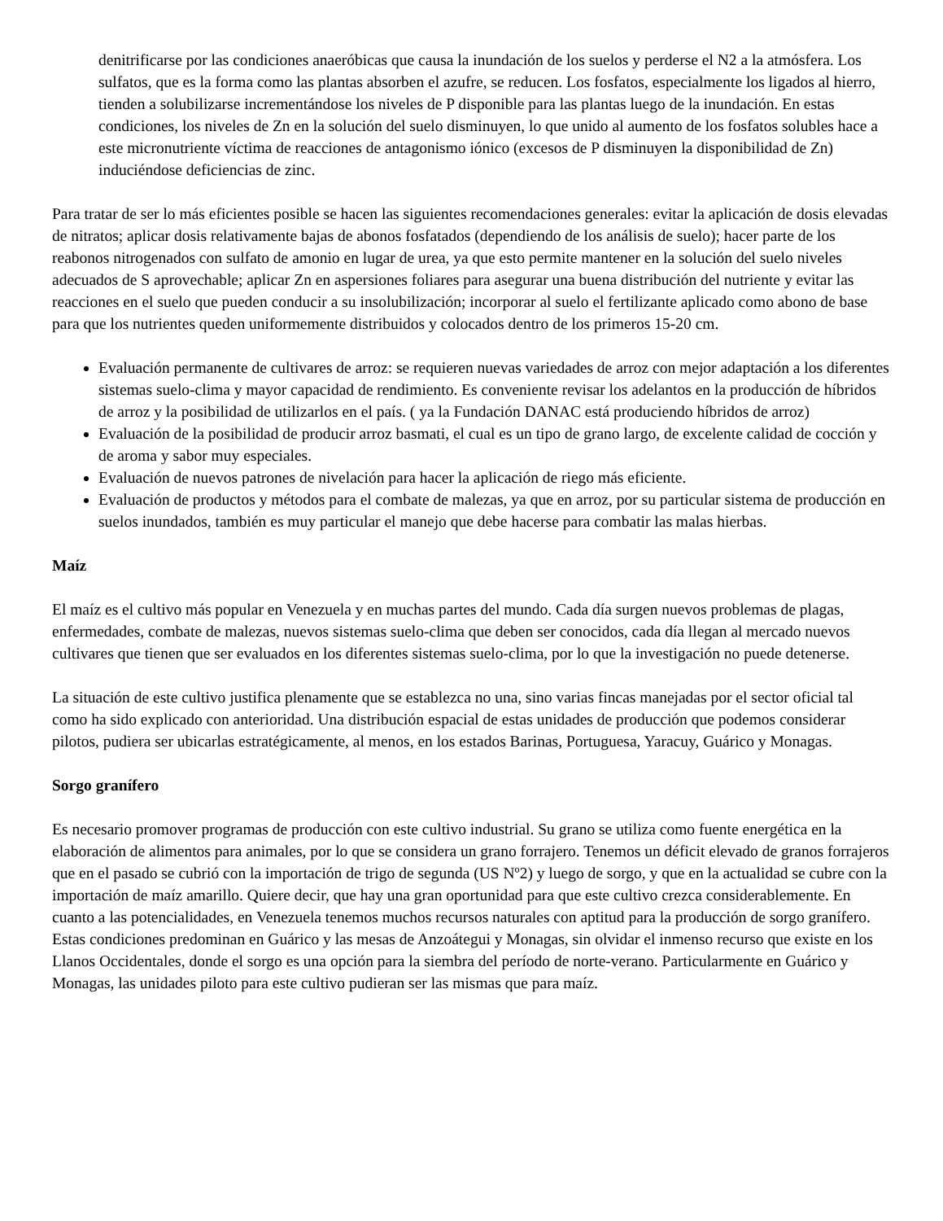denitrificarse por las condiciones anaeróbicas que causa la inundación de los suelos y perderse el N2 a la atmósfera. Los sulfatos, que es la forma como las plantas absorben el azufre, se reducen. Los fosfatos, especialmente los ligados al hierro, tienden a solubilizarse incrementándose los niveles de P disponible para las plantas luego de la inundación. En estas condiciones, los niveles de Zn en la solución del suelo disminuyen, lo que unido al aumento de los fosfatos solubles hace a este micronutriente víctima de reacciones de antagonismo iónico (excesos de P disminuyen la disponibilidad de Zn) induciéndose deficiencias de zinc.
Para tratar de ser lo más eficientes posible se hacen las siguientes recomendaciones generales: evitar la aplicación de dosis elevadas de nitratos; aplicar dosis relativamente bajas de abonos fosfatados (dependiendo de los análisis de suelo); hacer parte de los reabonos nitrogenados con sulfato de amonio en lugar de urea, ya que esto permite mantener en la solución del suelo niveles adecuados de S aprovechable; aplicar Zn en aspersiones foliares para asegurar una buena distribución del nutriente y evitar las reacciones en el suelo que pueden conducir a su insolubilización; incorporar al suelo el fertilizante aplicado como abono de base para que los nutrientes queden uniformemente distribuidos y colocados dentro de los primeros 15-20 cm.
Evaluación permanente de cultivares de arroz: se requieren nuevas variedades de arroz con mejor adaptación a los diferentes sistemas suelo-clima y mayor capacidad de rendimiento. Es conveniente revisar los adelantos en la producción de híbridos de arroz y la posibilidad de utilizarlos en el país. ( ya la Fundación DANAC está produciendo híbridos de arroz)
Evaluación de la posibilidad de producir arroz basmati, el cual es un tipo de grano largo, de excelente calidad de cocción y de aroma y sabor muy especiales.
Evaluación de nuevos patrones de nivelación para hacer la aplicación de riego más eficiente.
Evaluación de productos y métodos para el combate de malezas, ya que en arroz, por su particular sistema de producción en suelos inundados, también es muy particular el manejo que debe hacerse para combatir las malas hierbas.
Maíz
El maíz es el cultivo más popular en Venezuela y en muchas partes del mundo. Cada día surgen nuevos problemas de plagas, enfermedades, combate de malezas, nuevos sistemas suelo-clima que deben ser conocidos, cada día llegan al mercado nuevos cultivares que tienen que ser evaluados en los diferentes sistemas suelo-clima, por lo que la investigación no puede detenerse.
La situación de este cultivo justifica plenamente que se establezca no una, sino varias fincas manejadas por el sector oficial tal como ha sido explicado con anterioridad. Una distribución espacial de estas unidades de producción que podemos considerar pilotos, pudiera ser ubicarlas estratégicamente, al menos, en los estados Barinas, Portuguesa, Yaracuy, Guárico y Monagas.
Sorgo granífero
Es necesario promover programas de producción con este cultivo industrial. Su grano se utiliza como fuente energética en la elaboración de alimentos para animales, por lo que se considera un grano forrajero. Tenemos un déficit elevado de granos forrajeros que en el pasado se cubrió con la importación de trigo de segunda (US Nº2) y luego de sorgo, y que en la actualidad se cubre con la importación de maíz amarillo. Quiere decir, que hay una gran oportunidad para que este cultivo crezca considerablemente. En cuanto a las potencialidades, en Venezuela tenemos muchos recursos naturales con aptitud para la producción de sorgo granífero. Estas condiciones predominan en Guárico y las mesas de Anzoátegui y Monagas, sin olvidar el inmenso recurso que existe en los Llanos Occidentales, donde el sorgo es una opción para la siembra del período de norte-verano. Particularmente en Guárico y Monagas, las unidades piloto para este cultivo pudieran ser las mismas que para maíz.